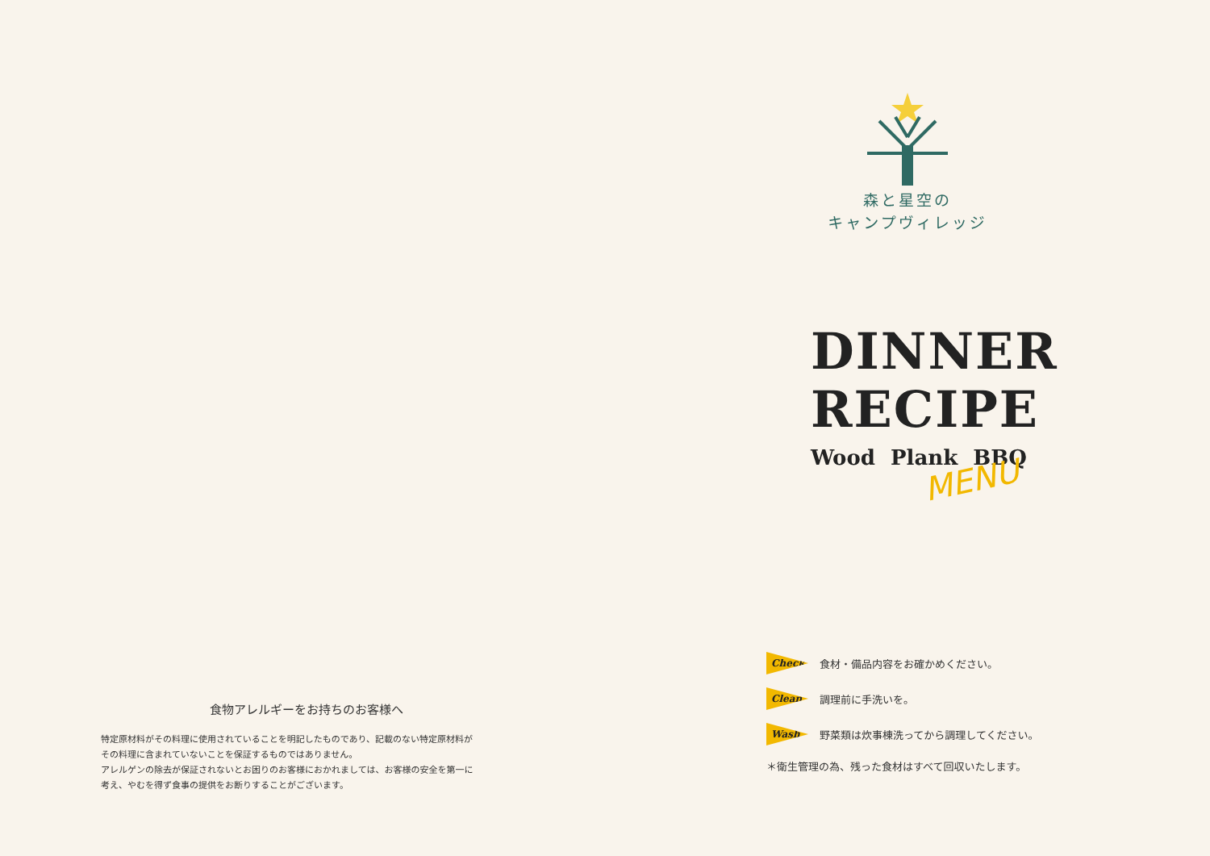食物アレルギーをお持ちのお客様へ
特定原材料がその料理に使用されていることを明記したものであり、記載のない特定原材料が
その料理に含まれていないことを保証するものではありません。
アレルゲンの除去が保証されないとお困りのお客様におかれましては、お客様の安全を第一に
考え、やむを得ず食事の提供をお断りすることがございます。
森と星空の
キャンプヴィレッジ
DINNER
RECIPE
Wood Plank BBQ
MENU
Check
食材・備品内容をお確かめください。
Clean
調理前に手洗いを。
Wash
野菜類は炊事棟洗ってから調理してください。
＊衛生管理の為、残った食材はすべて回収いたします。